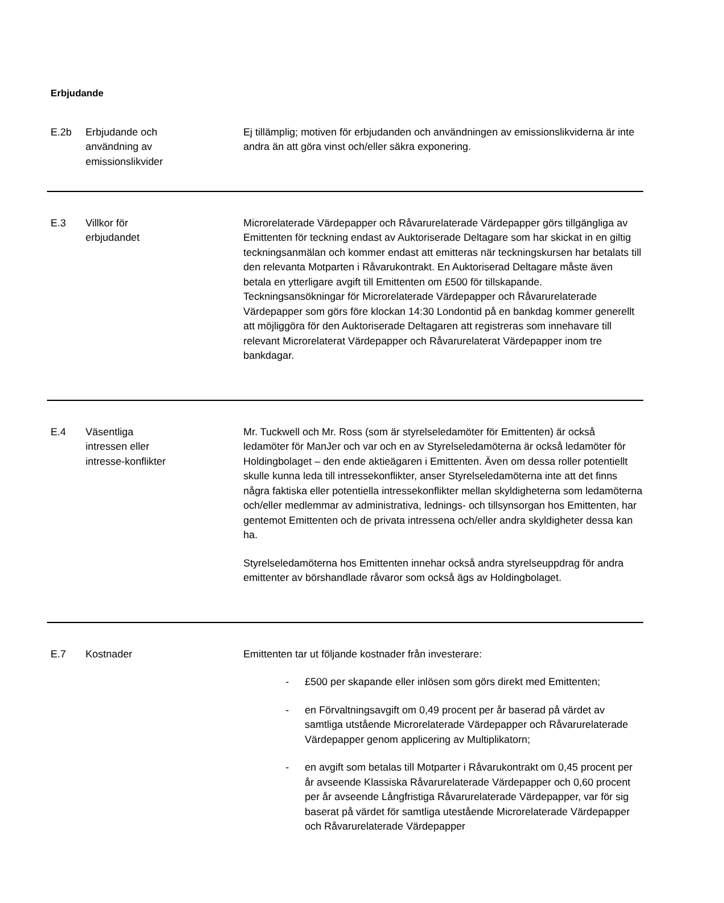Erbjudande
| E.2b | Erbjudande och användning av emissionslikvider | Ej tillämplig; motiven för erbjudanden och användningen av emissionslikviderna är inte andra än att göra vinst och/eller säkra exponering. |
| E.3 | Villkor för erbjudandet | Microrelaterade Värdepapper och Råvarurelaterade Värdepapper görs tillgängliga av Emittenten för teckning endast av Auktoriserade Deltagare som har skickat in en giltig teckningsanmälan och kommer endast att emitteras när teckningskursen har betalats till den relevanta Motparten i Råvarukontrakt. En Auktoriserad Deltagare måste även betala en ytterligare avgift till Emittenten om £500 för tillskapande. Teckningsansökningar för Microrelaterade Värdepapper och Råvarurelaterade Värdepapper som görs före klockan 14:30 Londontid på en bankdag kommer generellt att möjliggöra för den Auktoriserade Deltagaren att registreras som innehavare till relevant Microrelaterat Värdepapper och Råvarurelaterat Värdepapper inom tre bankdagar. |
| E.4 | Väsentliga intressen eller intresse-konflikter | Mr. Tuckwell och Mr. Ross (som är styrelseledamöter för Emittenten) är också ledamöter för ManJer och var och en av Styrelseledamöterna är också ledamöter för Holdingbolaget – den ende aktieägaren i Emittenten. Även om dessa roller potentiellt skulle kunna leda till intressekonflikter, anser Styrelseledamöterna inte att det finns några faktiska eller potentiella intressekonflikter mellan skyldigheterna som ledamöterna och/eller medlemmar av administrativa, lednings- och tillsynsorgan hos Emittenten, har gentemot Emittenten och de privata intressena och/eller andra skyldigheter dessa kan ha. Styrelseledamöterna hos Emittenten innehar också andra styrelseuppdrag för andra emittenter av börshandlade råvaror som också ägs av Holdingbolaget. |
| E.7 | Kostnader | Emittenten tar ut följande kostnader från investerare: - £500 per skapande eller inlösen som görs direkt med Emittenten; - en Förvaltningsavgift om 0,49 procent per år baserad på värdet av samtliga utstående Microrelaterade Värdepapper och Råvarurelaterade Värdepapper genom applicering av Multiplikatorn; - en avgift som betalas till Motparter i Råvarukontrakt om 0,45 procent per år avseende Klassiska Råvarurelaterade Värdepapper och 0,60 procent per år avseende Långfristiga Råvarurelaterade Värdepapper, var för sig baserat på värdet för samtliga utestående Microrelaterade Värdepapper och Råvarurelaterade Värdepapper |